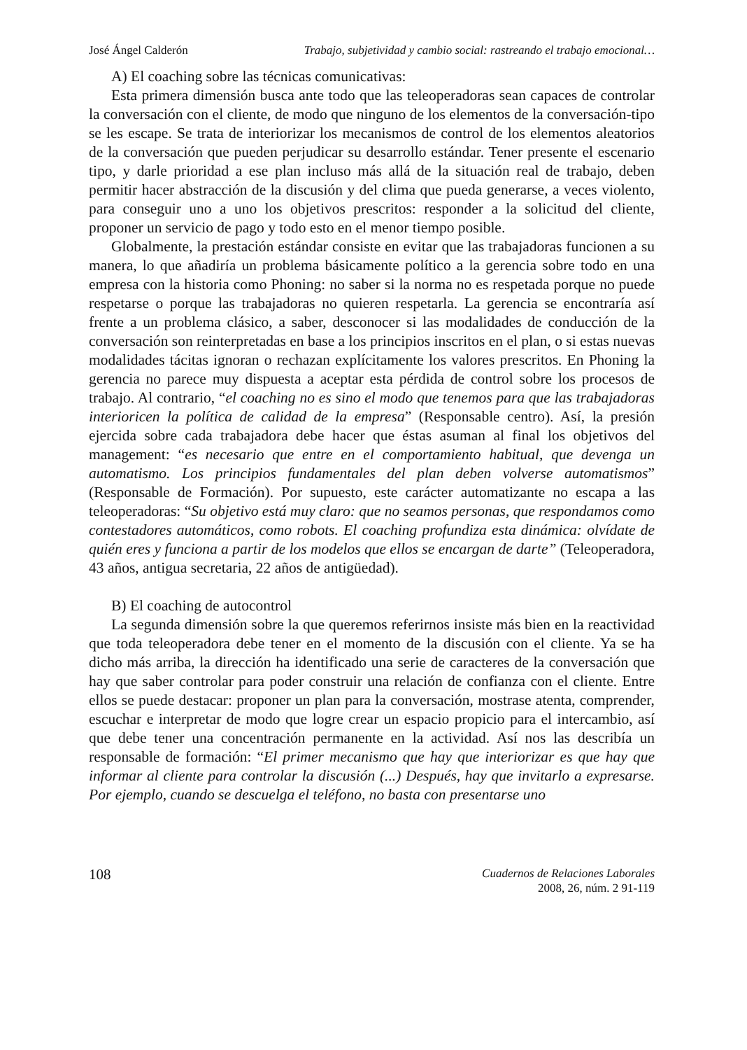José Ángel Calderón Trabajo, subjetividad y cambio social: rastreando el trabajo emocional…
A) El coaching sobre las técnicas comunicativas:
Esta primera dimensión busca ante todo que las teleoperadoras sean capaces de controlar la conversación con el cliente, de modo que ninguno de los elementos de la conversación-tipo se les escape. Se trata de interiorizar los mecanismos de control de los elementos aleatorios de la conversación que pueden perjudicar su desarrollo estándar. Tener presente el escenario tipo, y darle prioridad a ese plan incluso más allá de la situación real de trabajo, deben permitir hacer abstracción de la discusión y del clima que pueda generarse, a veces violento, para conseguir uno a uno los objetivos prescritos: responder a la solicitud del cliente, proponer un servicio de pago y todo esto en el menor tiempo posible.
Globalmente, la prestación estándar consiste en evitar que las trabajadoras funcionen a su manera, lo que añadiría un problema básicamente político a la gerencia sobre todo en una empresa con la historia como Phoning: no saber si la norma no es respetada porque no puede respetarse o porque las trabajadoras no quieren respetarla. La gerencia se encontraría así frente a un problema clásico, a saber, desconocer si las modalidades de conducción de la conversación son reinterpretadas en base a los principios inscritos en el plan, o si estas nuevas modalidades tácitas ignoran o rechazan explícitamente los valores prescritos. En Phoning la gerencia no parece muy dispuesta a aceptar esta pérdida de control sobre los procesos de trabajo. Al contrario, “el coaching no es sino el modo que tenemos para que las trabajadoras interioricen la política de calidad de la empresa” (Responsable centro). Así, la presión ejercida sobre cada trabajadora debe hacer que éstas asuman al final los objetivos del management: “es necesario que entre en el comportamiento habitual, que devenga un automatismo. Los principios fundamentales del plan deben volverse automatismos” (Responsable de Formación). Por supuesto, este carácter automatizante no escapa a las teleoperadoras: “Su objetivo está muy claro: que no seamos personas, que respondamos como contestadores automáticos, como robots. El coaching profundiza esta dinámica: olvídate de quién eres y funciona a partir de los modelos que ellos se encargan de darte” (Teleoperadora, 43 años, antigua secretaria, 22 años de antigüedad).
B) El coaching de autocontrol
La segunda dimensión sobre la que queremos referirnos insiste más bien en la reactividad que toda teleoperadora debe tener en el momento de la discusión con el cliente. Ya se ha dicho más arriba, la dirección ha identificado una serie de caracteres de la conversación que hay que saber controlar para poder construir una relación de confianza con el cliente. Entre ellos se puede destacar: proponer un plan para la conversación, mostrase atenta, comprender, escuchar e interpretar de modo que logre crear un espacio propicio para el intercambio, así que debe tener una concentración permanente en la actividad. Así nos las describía un responsable de formación: “El primer mecanismo que hay que interiorizar es que hay que informar al cliente para controlar la discusión (...) Después, hay que invitarlo a expresarse. Por ejemplo, cuando se descuelga el teléfono, no basta con presentarse uno
108
Cuadernos de Relaciones Laborales
2008, 26, núm. 2 91-119